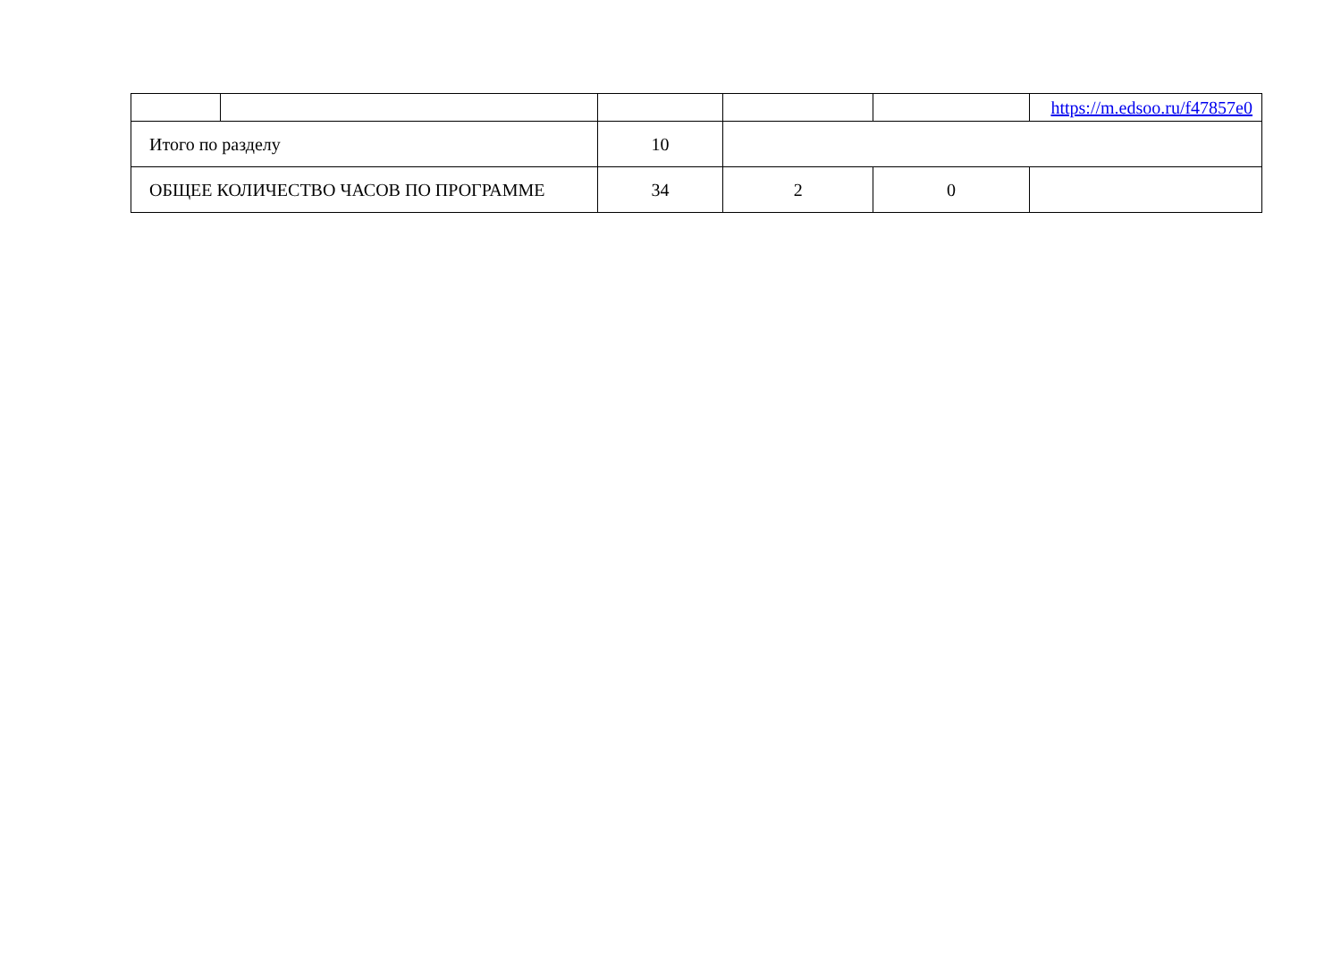| | | | | | https://m.edsoo.ru/f47857e0 |
| Итого по разделу | | 10 | | | |
| ОБЩЕЕ КОЛИЧЕСТВО ЧАСОВ ПО ПРОГРАММЕ | | 34 | 2 | 0 | |